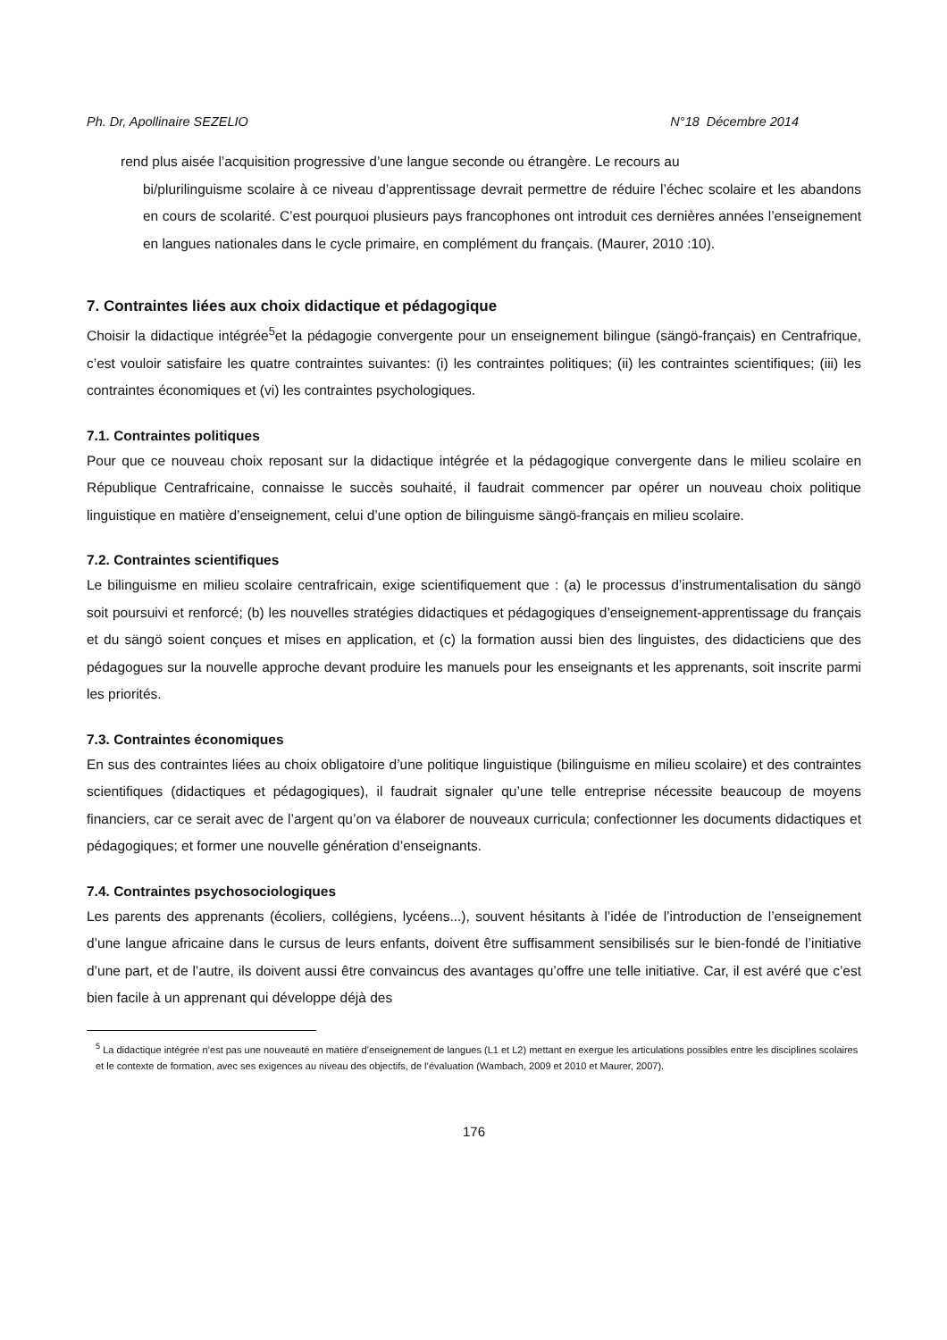Ph. Dr, Apollinaire SEZELIO N°18 Décembre 2014
rend plus aisée l’acquisition progressive d’une langue seconde ou étrangère. Le recours au
bi/plurilinguisme scolaire à ce niveau d’apprentissage devrait permettre de réduire l’échec scolaire et les abandons en cours de scolarité. C’est pourquoi plusieurs pays francophones ont introduit ces dernières années l’enseignement en langues nationales dans le cycle primaire, en complément du français. (Maurer, 2010 :10).
7. Contraintes liées aux choix didactique et pédagogique
Choisir la didactique intégrée<sup>5</sup>et la pédagogie convergente pour un enseignement bilingue (sängö-français) en Centrafrique, c’est vouloir satisfaire les quatre contraintes suivantes: (i) les contraintes politiques; (ii) les contraintes scientifiques; (iii) les contraintes économiques et (vi) les contraintes psychologiques.
7.1. Contraintes politiques
Pour que ce nouveau choix reposant sur la didactique intégrée et la pédagogique convergente dans le milieu scolaire en République Centrafricaine, connaisse le succès souhaité, il faudrait commencer par opérer un nouveau choix politique linguistique en matière d’enseignement, celui d’une option de bilinguisme sängö-français en milieu scolaire.
7.2. Contraintes scientifiques
Le bilinguisme en milieu scolaire centrafricain, exige scientifiquement que : (a) le processus d’instrumentalisation du sängö soit poursuivi et renforcé; (b) les nouvelles stratégies didactiques et pédagogiques d’enseignement-apprentissage du français et du sängö soient conçues et mises en application, et (c) la formation aussi bien des linguistes, des didacticiens que des pédagogues sur la nouvelle approche devant produire les manuels pour les enseignants et les apprenants, soit inscrite parmi les priorités.
7.3. Contraintes économiques
En sus des contraintes liées au choix obligatoire d’une politique linguistique (bilinguisme en milieu scolaire) et des contraintes scientifiques (didactiques et pédagogiques), il faudrait signaler qu’une telle entreprise nécessite beaucoup de moyens financiers, car ce serait avec de l’argent qu’on va élaborer de nouveaux curricula; confectionner les documents didactiques et pédagogiques; et former une nouvelle génération d’enseignants.
7.4. Contraintes psychosociologiques
Les parents des apprenants (écoliers, collégiens, lycéens...), souvent hésitants à l’idée de l’introduction de l’enseignement d’une langue africaine dans le cursus de leurs enfants, doivent être suffisamment sensibilisés sur le bien-fondé de l’initiative d’une part, et de l’autre, ils doivent aussi être convaincus des avantages qu’offre une telle initiative. Car, il est avéré que c’est bien facile à un apprenant qui développe déjà des
<sup>5</sup> La didactique intégrée n’est pas une nouveauté en matière d’enseignement de langues (L1 et L2) mettant en exergue les articulations possibles entre les disciplines scolaires et le contexte de formation, avec ses exigences au niveau des objectifs, de l’évaluation (Wambach, 2009 et 2010 et Maurer, 2007).
176